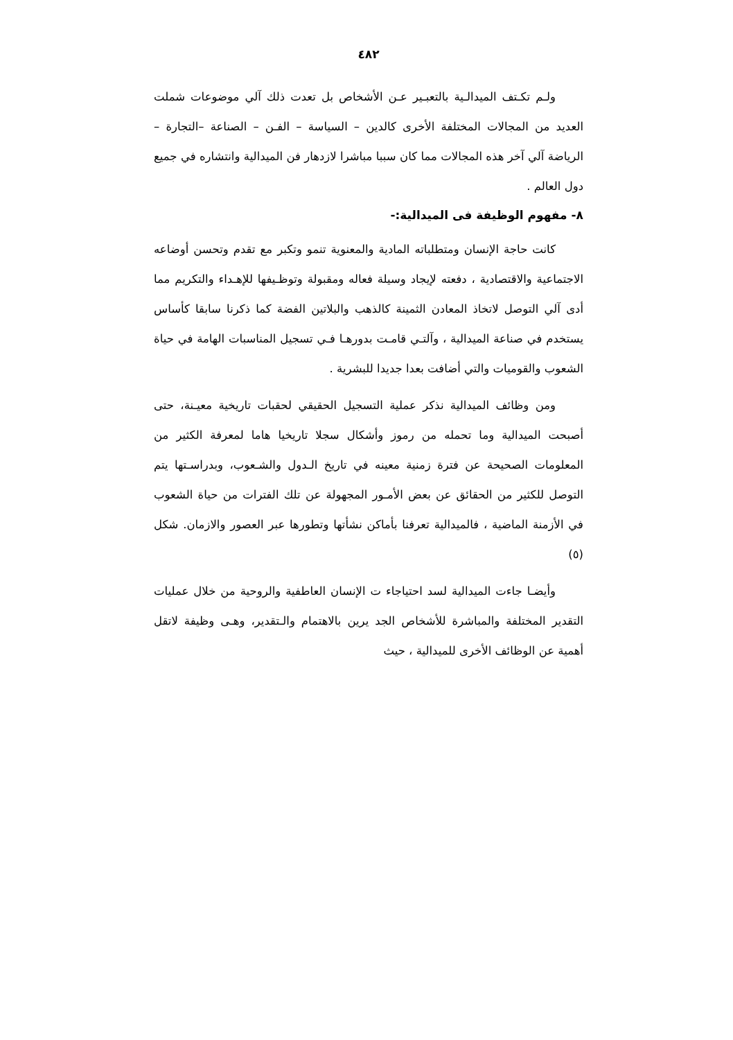٤٨٢
ولـم تكـتف الميدالـية بالتعبـير عـن الأشخاص بل تعدت ذلك آلي موضوعات شملت العديد من المجالات المختلفة الأخرى كالدين – السياسة – الفـن – الصناعة –التجارة – الرياضة آلي آخر هذه المجالات مما كان سببا مباشرا لازدهار فن الميدالية وانتشاره في جميع دول العالم .
٨- مفهوم الوظيفة فى الميدالية:-
كانت حاجة الإنسان ومتطلباته المادية والمعنوية تنمو وتكبر مع تقدم وتحسن أوضاعه الاجتماعية والاقتصادية ، دفعته لإيجاد وسيلة فعاله ومقبولة وتوظـيفها للإهـداء والتكريم مما أدى آلي التوصل لاتخاذ المعادن الثمينة كالذهب والبلاتين الفضة كما ذكرنا سابقا كأساس يستخدم في صناعة الميدالية ، وآلتـي قامـت بدورهـا فـي تسجيل المناسبات الهامة في حياة الشعوب والقوميات والتي أضافت بعدا جديدا للبشرية .
ومن وظائف الميدالية نذكر عملية التسجيل الحقيقي لحقبات تاريخية معيـنة، حتى أصبحت الميدالية وما تحمله من رموز وأشكال سجلا تاريخيا هاما لمعرفة الكثير من المعلومات الصحيحة عن فترة زمنية معينه في تاريخ الـدول والشـعوب، وبدراسـتها يتم التوصل للكثير من الحقائق عن بعض الأمـور المجهولة عن تلك الفترات من حياة الشعوب في الأزمنة الماضية ، فالميدالية تعرفنا بأماكن نشأتها وتطورها عبر العصور والازمان. شكل (٥)
وأيضـا جاءت الميدالية لسد احتياجاء ت الإنسان العاطفية والروحية من خلال عمليات التقدير المختلفة والمباشرة للأشخاص الجد يرين بالاهتمام والـتقدير، وهـى وظيفة لاتقل أهمية عن الوظائف الأخرى للميدالية ، حيث